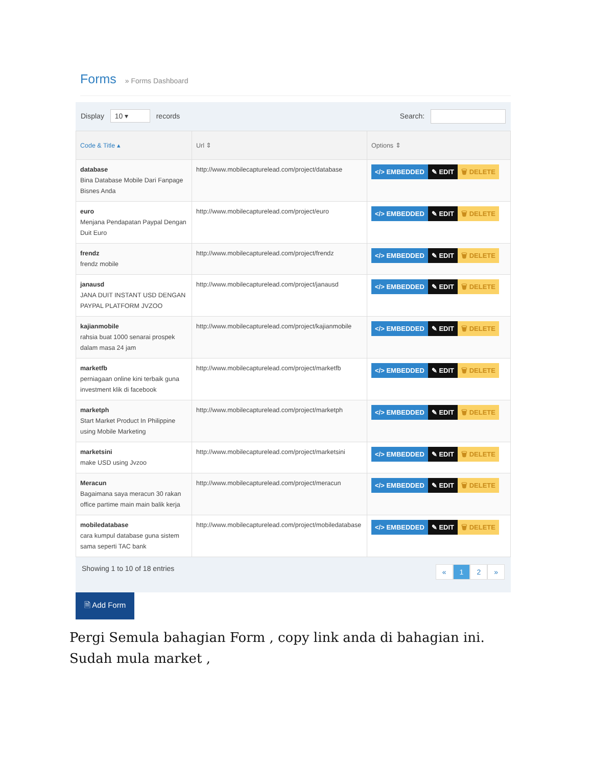Forms » Forms Dashboard
Display 10 ▾ records Search:
| Code & Title ▴ | Url ⇕ | Options ⇕ |
| --- | --- | --- |
| database Bina Database Mobile Dari Fanpage Bisnes Anda | http://www.mobilecapturelead.com/project/database | </> EMBEDDED ✎ EDIT 🗑 DELETE |
| euro Menjana Pendapatan Paypal Dengan Duit Euro | http://www.mobilecapturelead.com/project/euro | </> EMBEDDED ✎ EDIT 🗑 DELETE |
| frendz frendz mobile | http://www.mobilecapturelead.com/project/frendz | </> EMBEDDED ✎ EDIT 🗑 DELETE |
| janausd JANA DUIT INSTANT USD DENGAN PAYPAL PLATFORM JVZOO | http://www.mobilecapturelead.com/project/janausd | </> EMBEDDED ✎ EDIT 🗑 DELETE |
| kajianmobile rahsia buat 1000 senarai prospek dalam masa 24 jam | http://www.mobilecapturelead.com/project/kajianmobile | </> EMBEDDED ✎ EDIT 🗑 DELETE |
| marketfb perniagaan online kini terbaik guna investment klik di facebook | http://www.mobilecapturelead.com/project/marketfb | </> EMBEDDED ✎ EDIT 🗑 DELETE |
| marketph Start Market Product In Philippine using Mobile Marketing | http://www.mobilecapturelead.com/project/marketph | </> EMBEDDED ✎ EDIT 🗑 DELETE |
| marketsini make USD using Jvzoo | http://www.mobilecapturelead.com/project/marketsini | </> EMBEDDED ✎ EDIT 🗑 DELETE |
| Meracun Bagaimana saya meracun 30 rakan office partime main main balik kerja | http://www.mobilecapturelead.com/project/meracun | </> EMBEDDED ✎ EDIT 🗑 DELETE |
| mobiledatabase cara kumpul database guna sistem sama seperti TAC bank | http://www.mobilecapturelead.com/project/mobiledatabase | </> EMBEDDED ✎ EDIT 🗑 DELETE |
Showing 1 to 10 of 18 entries
« 12 »
🗎 Add Form
Pergi Semula bahagian Form , copy link anda di bahagian ini. Sudah mula market ,